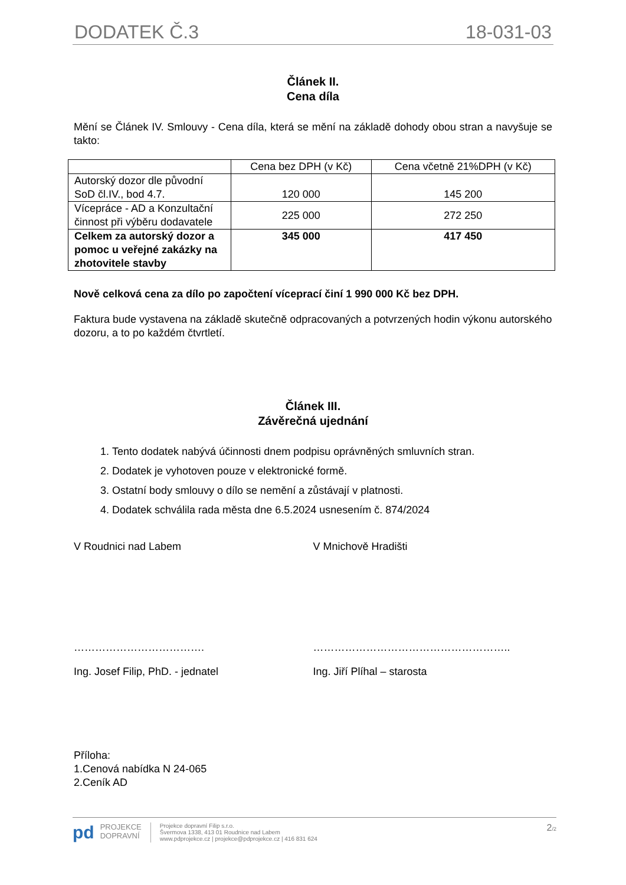DODATEK Č.3 18-031-03
Článek II.
Cena díla
Mění se Článek IV. Smlouvy - Cena díla, která se mění na základě dohody obou stran a navyšuje se takto:
| | Cena bez DPH (v Kč) | Cena včetně 21%DPH (v Kč) |
| --- | --- | --- |
| Autorský dozor dle původní SoD čl.IV., bod 4.7. | 120 000 | 145 200 |
| Vícepráce - AD a Konzultační činnost při výběru dodavatele | 225 000 | 272 250 |
| Celkem za autorský dozor a pomoc u veřejné zakázky na zhotovitele stavby | 345 000 | 417 450 |
Nově celková cena za dílo po započtení víceprací činí 1 990 000 Kč bez DPH.
Faktura bude vystavena na základě skutečně odpracovaných a potvrzených hodin výkonu autorského dozoru, a to po každém čtvrtletí.
Článek III.
Závěrečná ujednání
1. Tento dodatek nabývá účinnosti dnem podpisu oprávněných smluvních stran.
2. Dodatek je vyhotoven pouze v elektronické formě.
3. Ostatní body smlouvy o dílo se nemění a zůstávají v platnosti.
4. Dodatek schválila rada města dne 6.5.2024 usnesením č. 874/2024
V Roudnici nad Labem V Mnichově Hradišti
………………………………. ………………………………………………..
Ing. Josef Filip, PhD. - jednatel Ing. Jiří Plíhal – starosta
Příloha:
1.Cenová nabídka N 24-065
2.Ceník AD
pd
PROJEKCE
DOPRAVNÍ
Projekce dopravní Filip s.r.o.
Švermova 1338, 413 01 Roudnice nad Labem
www.pdprojekce.cz | projekce@pdprojekce.cz | 416 831 624
2/2